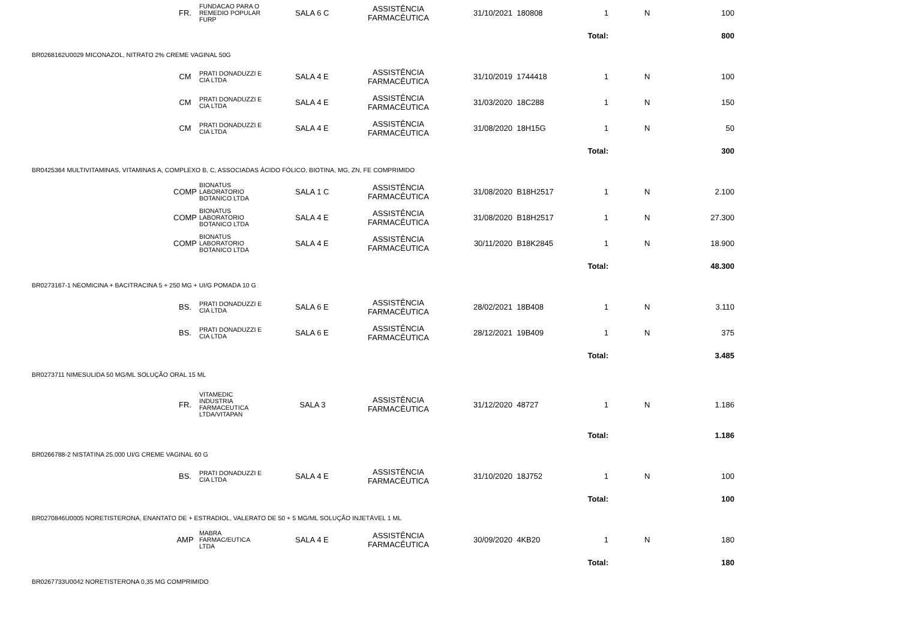| | FR. | FUNDACAO PARA O REMEDIO POPULAR FURP | SALA 6 C | ASSISTÊNCIA FARMACÊUTICA | 31/10/2021 | 180808 | 1 | | N | 100 | |
| Total: | | | | | | | | 800 | | | |
| BR0268162U0029 MICONAZOL, NITRATO 2% CREME VAGINAL 50G | | | | | | | | | | | |
| | CM | PRATI DONADUZZI E CIA LTDA | SALA 4 E | ASSISTÊNCIA FARMACÊUTICA | 31/10/2019 | 1744418 | 1 | | N | 100 | |
| | CM | PRATI DONADUZZI E CIA LTDA | SALA 4 E | ASSISTÊNCIA FARMACÊUTICA | 31/03/2020 | 18C288 | 1 | | N | 150 | |
| | CM | PRATI DONADUZZI E CIA LTDA | SALA 4 E | ASSISTÊNCIA FARMACÊUTICA | 31/08/2020 | 18H15G | 1 | | N | 50 | |
| Total: | | | | | | | | 300 | | | |
| BR0425364 MULTIVITAMINAS, VITAMINAS A, COMPLEXO B, C, ASSOCIADAS ÁCIDO FÓLICO, BIOTINA, MG, ZN, FE COMPRIMIDO | | | | | | | | | | | |
| | COMP | BIONATUS LABORATORIO BOTANICO LTDA | SALA 1 C | ASSISTÊNCIA FARMACÊUTICA | 31/08/2020 | B18H2517 | 1 | | N | 2.100 | |
| | COMP | BIONATUS LABORATORIO BOTANICO LTDA | SALA 4 E | ASSISTÊNCIA FARMACÊUTICA | 31/08/2020 | B18H2517 | 1 | | N | 27.300 | |
| | COMP | BIONATUS LABORATORIO BOTANICO LTDA | SALA 4 E | ASSISTÊNCIA FARMACÊUTICA | 30/11/2020 | B18K2845 | 1 | | N | 18.900 | |
| Total: | | | | | | | | 48.300 | | | |
| BR0273167-1 NEOMICINA + BACITRACINA 5 + 250 MG + UI/G POMADA 10 G | | | | | | | | | | | |
| | BS. | PRATI DONADUZZI E CIA LTDA | SALA 6 E | ASSISTÊNCIA FARMACÊUTICA | 28/02/2021 | 18B408 | 1 | | N | 3.110 | |
| | BS. | PRATI DONADUZZI E CIA LTDA | SALA 6 E | ASSISTÊNCIA FARMACÊUTICA | 28/12/2021 | 19B409 | 1 | | N | 375 | |
| Total: | | | | | | | | 3.485 | | | |
| BR0273711 NIMESULIDA 50 MG/ML SOLUÇÃO ORAL 15 ML | | | | | | | | | | | |
| | FR. | VITAMEDIC INDUSTRIA FARMACEUTICA LTDA/VITAPAN | SALA 3 | ASSISTÊNCIA FARMACÊUTICA | 31/12/2020 | 48727 | 1 | | N | 1.186 | |
| Total: | | | | | | | | 1.186 | | | |
| BR0266788-2 NISTATINA 25.000 UI/G CREME VAGINAL 60 G | | | | | | | | | | | |
| | BS. | PRATI DONADUZZI E CIA LTDA | SALA 4 E | ASSISTÊNCIA FARMACÊUTICA | 31/10/2020 | 18J752 | 1 | | N | 100 | |
| Total: | | | | | | | | 100 | | | |
| BR0270846U0005 NORETISTERONA, ENANTATO DE + ESTRADIOL, VALERATO DE 50 + 5 MG/ML SOLUÇÃO INJETÁVEL 1 ML | | | | | | | | | | | |
| | AMP | MABRA FARMAC/EUTICA LTDA | SALA 4 E | ASSISTÊNCIA FARMACÊUTICA | 30/09/2020 | 4KB20 | 1 | | N | 180 | |
| Total: | | | | | | | | 180 | | | |
| BR0267733U0042 NORETISTERONA 0,35 MG COMPRIMIDO | | | | | | | | | | | |